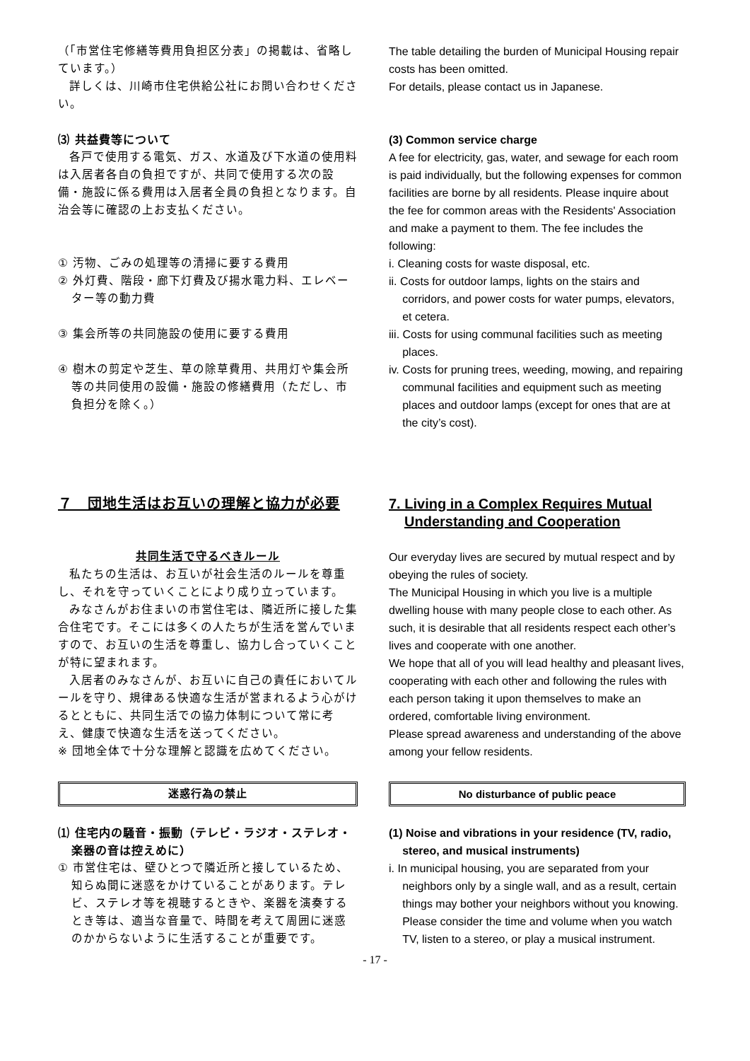（「市営住宅修繕等費用負担区分表」の掲載は、省略しています。）
詳しくは、川崎市住宅供給公社にお問い合わせください。
⑶ 共益費等について
各戸で使用する電気、ガス、水道及び下水道の使用料は入居者各自の負担ですが、共同で使用する次の設備・施設に係る費用は入居者全員の負担となります。自治会等に確認の上お支払ください。
① 汚物、ごみの処理等の清掃に要する費用
② 外灯費、階段・廊下灯費及び揚水電力料、エレベーター等の動力費
③ 集会所等の共同施設の使用に要する費用
④ 樹木の剪定や芝生、草の除草費用、共用灯や集会所等の共同使用の設備・施設の修繕費用（ただし、市負担分を除く。）
The table detailing the burden of Municipal Housing repair costs has been omitted.
For details, please contact us in Japanese.
(3) Common service charge
A fee for electricity, gas, water, and sewage for each room is paid individually, but the following expenses for common facilities are borne by all residents. Please inquire about the fee for common areas with the Residents' Association and make a payment to them. The fee includes the following:
i. Cleaning costs for waste disposal, etc.
ii. Costs for outdoor lamps, lights on the stairs and corridors, and power costs for water pumps, elevators, et cetera.
iii. Costs for using communal facilities such as meeting places.
iv. Costs for pruning trees, weeding, mowing, and repairing communal facilities and equipment such as meeting places and outdoor lamps (except for ones that are at the city’s cost).
７　団地生活はお互いの理解と協力が必要
共同生活で守るべきルール
私たちの生活は、お互いが社会生活のルールを尊重し、それを守っていくことにより成り立っています。
みなさんがお住まいの市営住宅は、隣近所に接した集合住宅です。そこには多くの人たちが生活を営んでいますので、お互いの生活を尊重し、協力し合っていくことが特に望まれます。
入居者のみなさんが、お互いに自己の責任においてルールを守り、規律ある快適な生活が営まれるよう心がけるとともに、共同生活での協力体制について常に考え、健康で快適な生活を送ってください。
※ 団地全体で十分な理解と認識を広めてください。
7. Living in a Complex Requires Mutual Understanding and Cooperation
Our everyday lives are secured by mutual respect and by obeying the rules of society.
The Municipal Housing in which you live is a multiple dwelling house with many people close to each other. As such, it is desirable that all residents respect each other’s lives and cooperate with one another.
We hope that all of you will lead healthy and pleasant lives, cooperating with each other and following the rules with each person taking it upon themselves to make an ordered, comfortable living environment.
Please spread awareness and understanding of the above among your fellow residents.
迷惑行為の禁止
⑴ 住宅内の騒音・振動（テレビ・ラジオ・ステレオ・楽器の音は控えめに）
① 市営住宅は、壁ひとつで隣近所と接しているため、知らぬ間に迷惑をかけていることがあります。テレビ、ステレオ等を視聴するときや、楽器を演奏するとき等は、適当な音量で、時間を考えて周囲に迷惑のかからないように生活することが重要です。
No disturbance of public peace
(1) Noise and vibrations in your residence (TV, radio, stereo, and musical instruments)
i. In municipal housing, you are separated from your neighbors only by a single wall, and as a result, certain things may bother your neighbors without you knowing. Please consider the time and volume when you watch TV, listen to a stereo, or play a musical instrument.
- 17 -